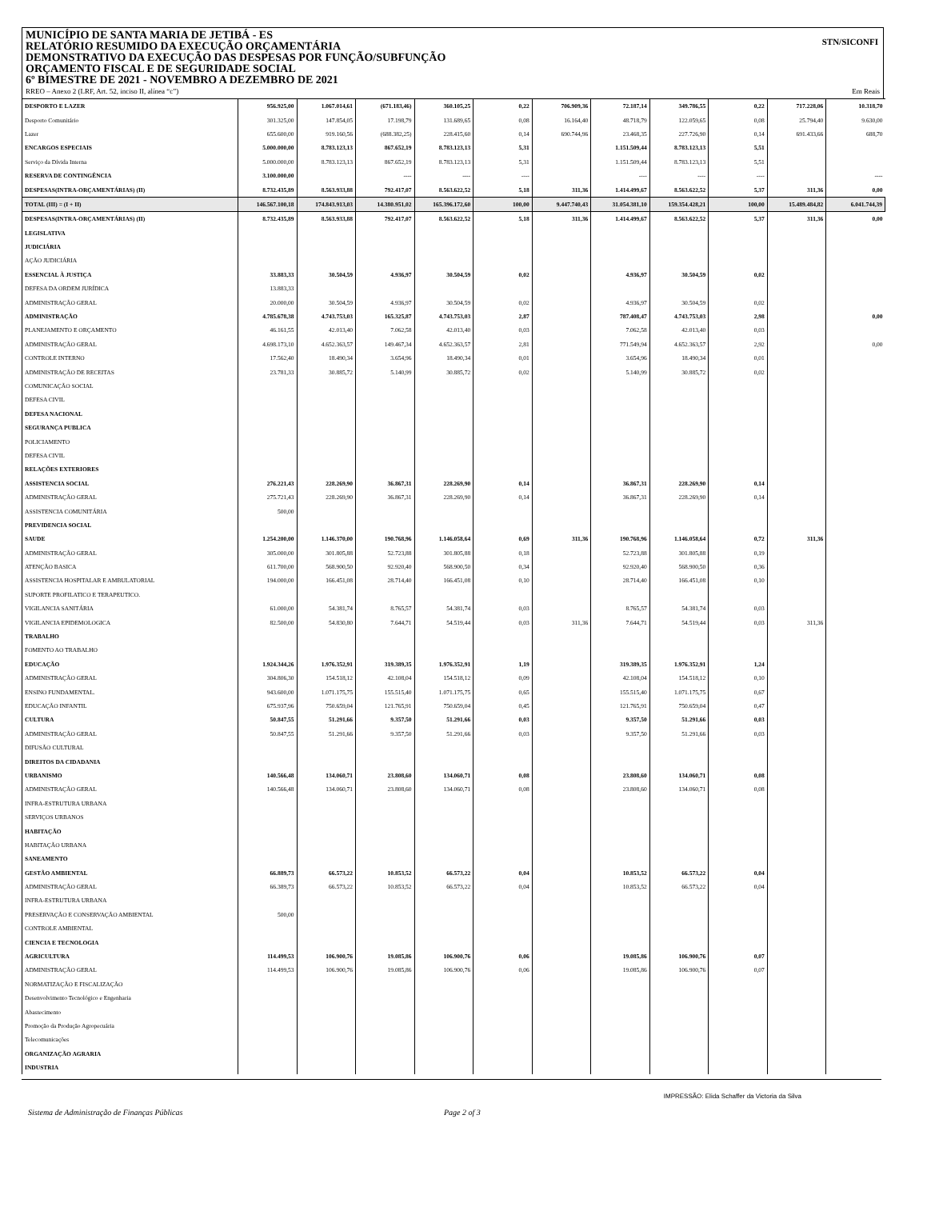STN/SICONFI
MUNICÍPIO DE SANTA MARIA DE JETIBÁ - ES
RELATÓRIO RESUMIDO DA EXECUÇÃO ORÇAMENTÁRIA
DEMONSTRATIVO DA EXECUÇÃO DAS DESPESAS POR FUNÇÃO/SUBFUNÇÃO
ORÇAMENTO FISCAL E DE SEGURIDADE SOCIAL
6º BIMESTRE DE 2021 - NOVEMBRO A DEZEMBRO DE 2021
RREO – Anexo 2 (LRF, Art. 52, inciso II, alínea “c”) Em Reais
| DESPORTO E LAZER | 956.925,00 | 1.067.014,61 | (671.183,46) | 360.105,25 | 0,22 | 706.909,36 | 72.187,14 | 349.786,55 | 0,22 | 717.228,06 | 10.318,70 |
| Desporto Comunitário | 301.325,00 | 147.854,05 | 17.198,79 | 131.689,65 | 0,08 | 16.164,40 | 48.718,79 | 122.059,65 | 0,08 | 25.794,40 | 9.630,00 |
| Lazer | 655.600,00 | 919.160,56 | (688.382,25) | 228.415,60 | 0,14 | 690.744,96 | 23.468,35 | 227.726,90 | 0,14 | 691.433,66 | 688,70 |
| ENCARGOS ESPECIAIS | 5.000.000,00 | 8.783.123,13 | 867.652,19 | 8.783.123,13 | 5,31 | | 1.151.509,44 | 8.783.123,13 | 5,51 | | |
| Serviço da Dívida Interna | 5.000.000,00 | 8.783.123,13 | 867.652,19 | 8.783.123,13 | 5,31 | | 1.151.509,44 | 8.783.123,13 | 5,51 | | |
| RESERVA DE CONTINGÊNCIA | 3.100.000,00 | | ---- | ---- | ---- | | ---- | ---- | ---- | | ---- |
| DESPESAS(INTRA-ORÇAMENTÁRIAS) (II) | 8.732.435,89 | 8.563.933,88 | 792.417,07 | 8.563.622,52 | 5,18 | 311,36 | 1.414.499,67 | 8.563.622,52 | 5,37 | 311,36 | 0,00 |
| TOTAL (III) = (I + II) | 146.567.100,18 | 174.843.913,03 | 14.380.951,02 | 165.396.172,60 | 100,00 | 9.447.740,43 | 31.054.381,10 | 159.354.428,21 | 100,00 | 15.489.484,82 | 6.041.744,39 |
| DESPESAS(INTRA-ORÇAMENTÁRIAS) (II) | 8.732.435,89 | 8.563.933,88 | 792.417,07 | 8.563.622,52 | 5,18 | 311,36 | 1.414.499,67 | 8.563.622,52 | 5,37 | 311,36 | 0,00 |
| LEGISLATIVA | | | | | | | | | | | |
| JUDICIÁRIA | | | | | | | | | | | |
| AÇÃO JUDICIÁRIA | | | | | | | | | | | |
| ESSENCIAL À JUSTIÇA | 33.883,33 | 30.504,59 | 4.936,97 | 30.504,59 | 0,02 | | 4.936,97 | 30.504,59 | 0,02 | | |
| DEFESA DA ORDEM JURÍDICA | 13.883,33 | | | | | | | | | | |
| ADMINISTRAÇÃO GERAL | 20.000,00 | 30.504,59 | 4.936,97 | 30.504,59 | 0,02 | | 4.936,97 | 30.504,59 | 0,02 | | |
| ADMINISTRAÇÃO | 4.785.678,38 | 4.743.753,03 | 165.325,87 | 4.743.753,03 | 2,87 | | 787.408,47 | 4.743.753,03 | 2,98 | | 0,00 |
| PLANEJAMENTO E ORÇAMENTO | 46.161,55 | 42.013,40 | 7.062,58 | 42.013,40 | 0,03 | | 7.062,58 | 42.013,40 | 0,03 | | |
| ADMINISTRAÇÃO GERAL | 4.698.173,10 | 4.652.363,57 | 149.467,34 | 4.652.363,57 | 2,81 | | 771.549,94 | 4.652.363,57 | 2,92 | | 0,00 |
| CONTROLE INTERNO | 17.562,40 | 18.490,34 | 3.654,96 | 18.490,34 | 0,01 | | 3.654,96 | 18.490,34 | 0,01 | | |
| ADMINISTRAÇÃO DE RECEITAS | 23.781,33 | 30.885,72 | 5.140,99 | 30.885,72 | 0,02 | | 5.140,99 | 30.885,72 | 0,02 | | |
| COMUNICAÇÃO SOCIAL | | | | | | | | | | | |
| DEFESA CIVIL | | | | | | | | | | | |
| DEFESA NACIONAL | | | | | | | | | | | |
| SEGURANÇA PUBLICA | | | | | | | | | | | |
| POLICIAMENTO | | | | | | | | | | | |
| DEFESA CIVIL | | | | | | | | | | | |
| RELAÇÕES EXTERIORES | | | | | | | | | | | |
| ASSISTENCIA SOCIAL | 276.221,43 | 228.269,90 | 36.867,31 | 228.269,90 | 0,14 | | 36.867,31 | 228.269,90 | 0,14 | | |
| ADMINISTRAÇÃO GERAL | 275.721,43 | 228.269,90 | 36.867,31 | 228.269,90 | 0,14 | | 36.867,31 | 228.269,90 | 0,14 | | |
| ASSISTENCIA COMUNITÁRIA | 500,00 | | | | | | | | | | |
| PREVIDENCIA SOCIAL | | | | | | | | | | | |
| SAUDE | 1.254.200,00 | 1.146.370,00 | 190.768,96 | 1.146.058,64 | 0,69 | 311,36 | 190.768,96 | 1.146.058,64 | 0,72 | 311,36 | |
| ADMINISTRAÇÃO GERAL | 305.000,00 | 301.805,88 | 52.723,88 | 301.805,88 | 0,18 | | 52.723,88 | 301.805,88 | 0,19 | | |
| ATENÇÃO BASICA | 611.700,00 | 568.900,50 | 92.920,40 | 568.900,50 | 0,34 | | 92.920,40 | 568.900,50 | 0,36 | | |
| ASSISTENCIA HOSPITALAR E AMBULATORIAL | 194.000,00 | 166.451,08 | 28.714,40 | 166.451,08 | 0,10 | | 28.714,40 | 166.451,08 | 0,10 | | |
| SUPORTE PROFILATICO E TERAPEUTICO. | | | | | | | | | | | |
| VIGILANCIA SANITÁRIA | 61.000,00 | 54.381,74 | 8.765,57 | 54.381,74 | 0,03 | | 8.765,57 | 54.381,74 | 0,03 | | |
| VIGILANCIA EPIDEMOLOGICA | 82.500,00 | 54.830,80 | 7.644,71 | 54.519,44 | 0,03 | 311,36 | 7.644,71 | 54.519,44 | 0,03 | 311,36 | |
| TRABALHO | | | | | | | | | | | |
| FOMENTO AO TRABALHO | | | | | | | | | | | |
| EDUCAÇÃO | 1.924.344,26 | 1.976.352,91 | 319.389,35 | 1.976.352,91 | 1,19 | | 319.389,35 | 1.976.352,91 | 1,24 | | |
| ADMINISTRAÇÃO GERAL | 304.806,30 | 154.518,12 | 42.108,04 | 154.518,12 | 0,09 | | 42.108,04 | 154.518,12 | 0,10 | | |
| ENSINO FUNDAMENTAL. | 943.600,00 | 1.071.175,75 | 155.515,40 | 1.071.175,75 | 0,65 | | 155.515,40 | 1.071.175,75 | 0,67 | | |
| EDUCAÇÃO INFANTIL | 675.937,96 | 750.659,04 | 121.765,91 | 750.659,04 | 0,45 | | 121.765,91 | 750.659,04 | 0,47 | | |
| CULTURA | 50.847,55 | 51.291,66 | 9.357,50 | 51.291,66 | 0,03 | | 9.357,50 | 51.291,66 | 0,03 | | |
| ADMINISTRAÇÃO GERAL | 50.847,55 | 51.291,66 | 9.357,50 | 51.291,66 | 0,03 | | 9.357,50 | 51.291,66 | 0,03 | | |
| DIFUSÃO CULTURAL | | | | | | | | | | | |
| DIREITOS DA CIDADANIA | | | | | | | | | | | |
| URBANISMO | 140.566,48 | 134.060,71 | 23.808,60 | 134.060,71 | 0,08 | | 23.808,60 | 134.060,71 | 0,08 | | |
| ADMINISTRAÇÃO GERAL | 140.566,48 | 134.060,71 | 23.808,60 | 134.060,71 | 0,08 | | 23.808,60 | 134.060,71 | 0,08 | | |
| INFRA-ESTRUTURA URBANA | | | | | | | | | | | |
| SERVIÇOS URBANOS | | | | | | | | | | | |
| HABITAÇÃO | | | | | | | | | | | |
| HABITAÇÃO URBANA | | | | | | | | | | | |
| SANEAMENTO | | | | | | | | | | | |
| GESTÃO AMBIENTAL | 66.889,73 | 66.573,22 | 10.853,52 | 66.573,22 | 0,04 | | 10.853,52 | 66.573,22 | 0,04 | | |
| ADMINISTRAÇÃO GERAL | 66.389,73 | 66.573,22 | 10.853,52 | 66.573,22 | 0,04 | | 10.853,52 | 66.573,22 | 0,04 | | |
| INFRA-ESTRUTURA URBANA | | | | | | | | | | | |
| PRESERVAÇÃO E CONSERVAÇÃO AMBIENTAL | 500,00 | | | | | | | | | | |
| CONTROLE AMBIENTAL | | | | | | | | | | | |
| CIENCIA E TECNOLOGIA | | | | | | | | | | | |
| AGRICULTURA | 114.499,53 | 106.900,76 | 19.085,86 | 106.900,76 | 0,06 | | 19.085,86 | 106.900,76 | 0,07 | | |
| ADMINISTRAÇÃO GERAL | 114.499,53 | 106.900,76 | 19.085,86 | 106.900,76 | 0,06 | | 19.085,86 | 106.900,76 | 0,07 | | |
| NORMATIZAÇÃO E FISCALIZAÇÃO | | | | | | | | | | | |
| Desenvolvimento Tecnológico e Engenharia | | | | | | | | | | | |
| Abastecimento | | | | | | | | | | | |
| Promoção da Produção Agropecuária | | | | | | | | | | | |
| Telecomunicações | | | | | | | | | | | |
| ORGANIZAÇÃO AGRARIA | | | | | | | | | | | |
| INDUSTRIA | | | | | | | | | | | |
IMPRESSÃO: Elida Schaffer da Victoria da Silva
Sistema de Administração de Finanças Públicas Page 2 of 3